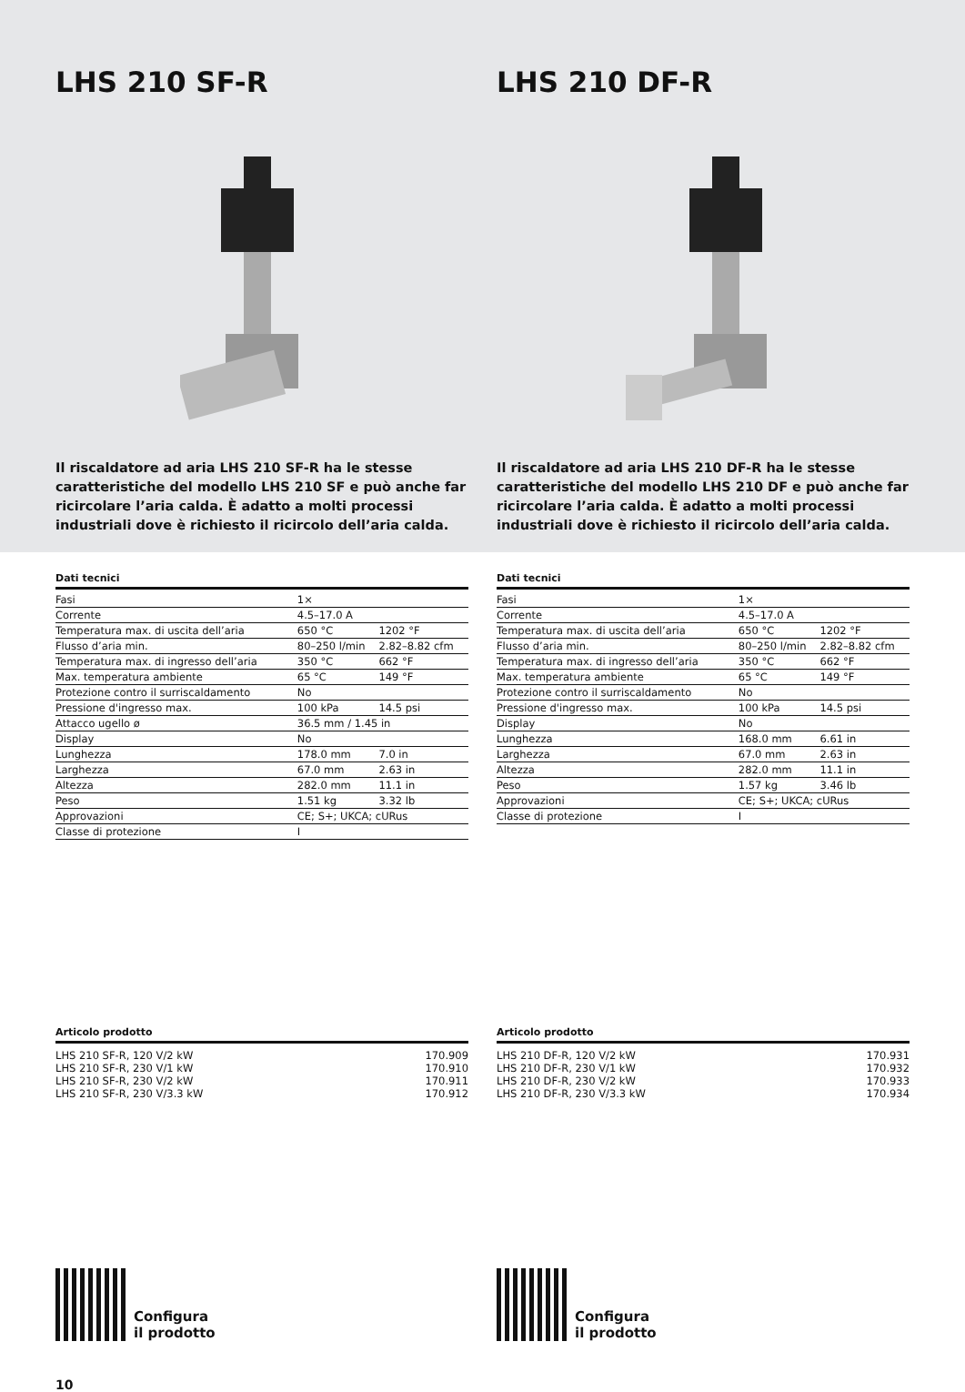LHS 210 SF-R
Il riscaldatore ad aria LHS 210 SF-R ha le stesse caratteristiche del modello LHS 210 SF e può anche far ricircolare l’aria calda. È adatto a molti processi industriali dove è richiesto il ricircolo dell’aria calda.
LHS 210 DF-R
Il riscaldatore ad aria LHS 210 DF-R ha le stesse caratteristiche del modello LHS 210 DF e può anche far ricircolare l’aria calda. È adatto a molti processi industriali dove è richiesto il ricircolo dell’aria calda.
Dati tecnici
| Fasi | 1× | |
| Corrente | 4.5–17.0 A | |
| Temperatura max. di uscita dell’aria | 650 °C | 1202 °F |
| Flusso d’aria min. | 80–250 l/min | 2.82–8.82 cfm |
| Temperatura max. di ingresso dell’aria | 350 °C | 662 °F |
| Max. temperatura ambiente | 65 °C | 149 °F |
| Protezione contro il surriscaldamento | No | |
| Pressione d'ingresso max. | 100 kPa | 14.5 psi |
| Attacco ugello ø | 36.5 mm / 1.45 in | |
| Display | No | |
| Lunghezza | 178.0 mm | 7.0 in |
| Larghezza | 67.0 mm | 2.63 in |
| Altezza | 282.0 mm | 11.1 in |
| Peso | 1.51 kg | 3.32 lb |
| Approvazioni | CE; S+; UKCA; cURus | |
| Classe di protezione | I | |
Articolo prodotto
| LHS 210 SF-R, 120 V/2 kW | 170.909 |
| LHS 210 SF-R, 230 V/1 kW | 170.910 |
| LHS 210 SF-R, 230 V/2 kW | 170.911 |
| LHS 210 SF-R, 230 V/3.3 kW | 170.912 |
Configura
il prodotto
10
Dati tecnici
| Fasi | 1× | |
| Corrente | 4.5–17.0 A | |
| Temperatura max. di uscita dell’aria | 650 °C | 1202 °F |
| Flusso d’aria min. | 80–250 l/min | 2.82–8.82 cfm |
| Temperatura max. di ingresso dell’aria | 350 °C | 662 °F |
| Max. temperatura ambiente | 65 °C | 149 °F |
| Protezione contro il surriscaldamento | No | |
| Pressione d'ingresso max. | 100 kPa | 14.5 psi |
| Display | No | |
| Lunghezza | 168.0 mm | 6.61 in |
| Larghezza | 67.0 mm | 2.63 in |
| Altezza | 282.0 mm | 11.1 in |
| Peso | 1.57 kg | 3.46 lb |
| Approvazioni | CE; S+; UKCA; cURus | |
| Classe di protezione | I | |
Articolo prodotto
| LHS 210 DF-R, 120 V/2 kW | 170.931 |
| LHS 210 DF-R, 230 V/1 kW | 170.932 |
| LHS 210 DF-R, 230 V/2 kW | 170.933 |
| LHS 210 DF-R, 230 V/3.3 kW | 170.934 |
Configura
il prodotto